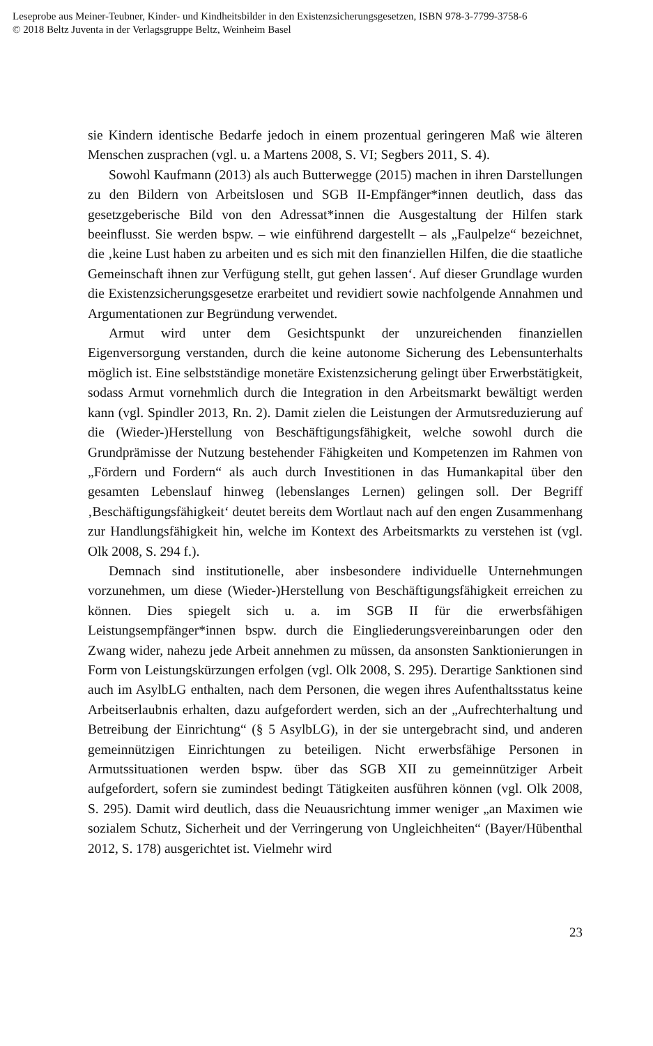Leseprobe aus Meiner-Teubner, Kinder- und Kindheitsbilder in den Existenzsicherungsgesetzen, ISBN 978-3-7799-3758-6
© 2018 Beltz Juventa in der Verlagsgruppe Beltz, Weinheim Basel
sie Kindern identische Bedarfe jedoch in einem prozentual geringeren Maß wie älteren Menschen zusprachen (vgl. u. a Martens 2008, S. VI; Segbers 2011, S. 4).
Sowohl Kaufmann (2013) als auch Butterwegge (2015) machen in ihren Darstellungen zu den Bildern von Arbeitslosen und SGB II-Empfänger*innen deutlich, dass das gesetzgeberische Bild von den Adressat*innen die Ausgestaltung der Hilfen stark beeinflusst. Sie werden bspw. – wie einführend dargestellt – als „Faulpelze“ bezeichnet, die ‚keine Lust haben zu arbeiten und es sich mit den finanziellen Hilfen, die die staatliche Gemeinschaft ihnen zur Verfügung stellt, gut gehen lassen‘. Auf dieser Grundlage wurden die Existenzsicherungsgesetze erarbeitet und revidiert sowie nachfolgende Annahmen und Argumentationen zur Begründung verwendet.
Armut wird unter dem Gesichtspunkt der unzureichenden finanziellen Eigenversorgung verstanden, durch die keine autonome Sicherung des Lebensunterhalts möglich ist. Eine selbstständige monetäre Existenzsicherung gelingt über Erwerbstätigkeit, sodass Armut vornehmlich durch die Integration in den Arbeitsmarkt bewältigt werden kann (vgl. Spindler 2013, Rn. 2). Damit zielen die Leistungen der Armutsreduzierung auf die (Wieder-)Herstellung von Beschäftigungsfähigkeit, welche sowohl durch die Grundprämisse der Nutzung bestehender Fähigkeiten und Kompetenzen im Rahmen von „Fördern und Fordern“ als auch durch Investitionen in das Humankapital über den gesamten Lebenslauf hinweg (lebenslanges Lernen) gelingen soll. Der Begriff ‚Beschäftigungsfähigkeit‘ deutet bereits dem Wortlaut nach auf den engen Zusammenhang zur Handlungsfähigkeit hin, welche im Kontext des Arbeitsmarkts zu verstehen ist (vgl. Olk 2008, S. 294 f.).
Demnach sind institutionelle, aber insbesondere individuelle Unternehmungen vorzunehmen, um diese (Wieder-)Herstellung von Beschäftigungsfähigkeit erreichen zu können. Dies spiegelt sich u. a. im SGB II für die erwerbsfähigen Leistungsempfänger*innen bspw. durch die Eingliederungsvereinbarungen oder den Zwang wider, nahezu jede Arbeit annehmen zu müssen, da ansonsten Sanktionierungen in Form von Leistungskürzungen erfolgen (vgl. Olk 2008, S. 295). Derartige Sanktionen sind auch im AsylbLG enthalten, nach dem Personen, die wegen ihres Aufenthaltsstatus keine Arbeitserlaubnis erhalten, dazu aufgefordert werden, sich an der „Aufrechterhaltung und Betreibung der Einrichtung“ (§ 5 AsylbLG), in der sie untergebracht sind, und anderen gemeinnützigen Einrichtungen zu beteiligen. Nicht erwerbsfähige Personen in Armutssituationen werden bspw. über das SGB XII zu gemeinnütziger Arbeit aufgefordert, sofern sie zumindest bedingt Tätigkeiten ausführen können (vgl. Olk 2008, S. 295). Damit wird deutlich, dass die Neuausrichtung immer weniger „an Maximen wie sozialem Schutz, Sicherheit und der Verringerung von Ungleichheiten“ (Bayer/Hübenthal 2012, S. 178) ausgerichtet ist. Vielmehr wird
23